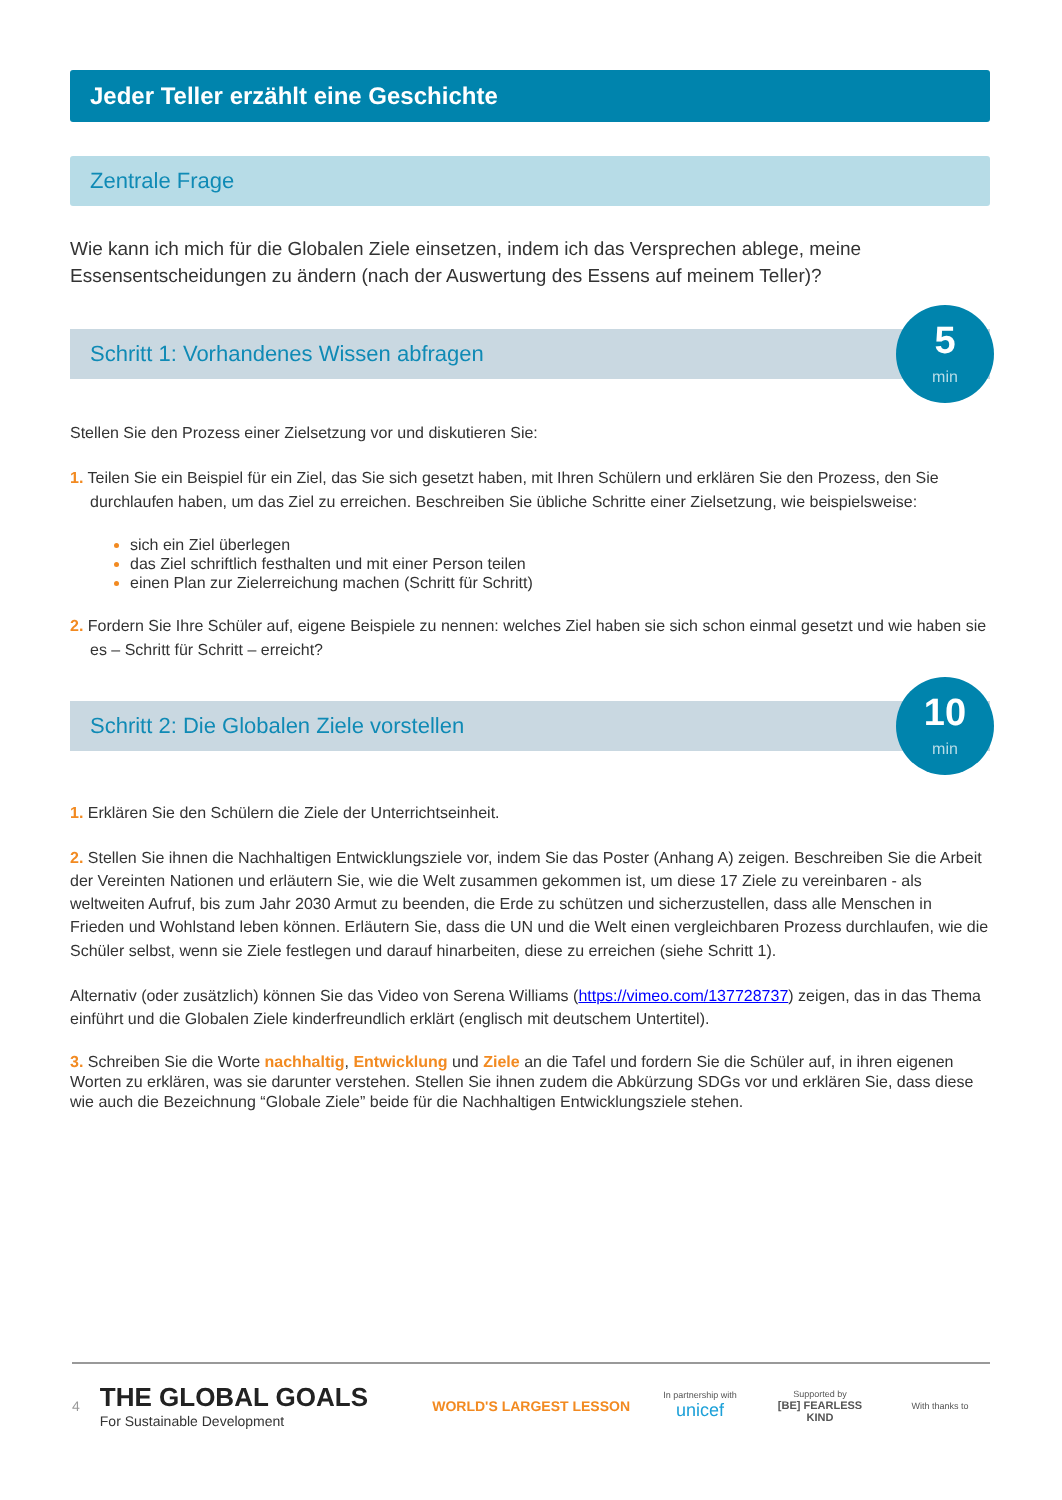Jeder Teller erzählt eine Geschichte
Zentrale Frage
Wie kann ich mich für die Globalen Ziele einsetzen, indem ich das Versprechen ablege, meine Essensentscheidungen zu ändern (nach der Auswertung des Essens auf meinem Teller)?
Schritt 1: Vorhandenes Wissen abfragen
5
min
Stellen Sie den Prozess einer Zielsetzung vor und diskutieren Sie:
1. Teilen Sie ein Beispiel für ein Ziel, das Sie sich gesetzt haben, mit Ihren Schülern und erklären Sie den Prozess, den Sie durchlaufen haben, um das Ziel zu erreichen. Beschreiben Sie übliche Schritte einer Zielsetzung, wie beispielsweise:
sich ein Ziel überlegen
das Ziel schriftlich festhalten und mit einer Person teilen
einen Plan zur Zielerreichung machen (Schritt für Schritt)
2. Fordern Sie Ihre Schüler auf, eigene Beispiele zu nennen: welches Ziel haben sie sich schon einmal gesetzt und wie haben sie es – Schritt für Schritt – erreicht?
Schritt 2: Die Globalen Ziele vorstellen
10
min
1. Erklären Sie den Schülern die Ziele der Unterrichtseinheit.
2. Stellen Sie ihnen die Nachhaltigen Entwicklungsziele vor, indem Sie das Poster (Anhang A) zeigen. Beschreiben Sie die Arbeit der Vereinten Nationen und erläutern Sie, wie die Welt zusammen gekommen ist, um diese 17 Ziele zu vereinbaren - als weltweiten Aufruf, bis zum Jahr 2030 Armut zu beenden, die Erde zu schützen und sicherzustellen, dass alle Menschen in Frieden und Wohlstand leben können. Erläutern Sie, dass die UN und die Welt einen vergleichbaren Prozess durchlaufen, wie die Schüler selbst, wenn sie Ziele festlegen und darauf hinarbeiten, diese zu erreichen (siehe Schritt 1).
Alternativ (oder zusätzlich) können Sie das Video von Serena Williams (https://vimeo.com/137728737) zeigen, das in das Thema einführt und die Globalen Ziele kinderfreundlich erklärt (englisch mit deutschem Untertitel).
3. Schreiben Sie die Worte nachhaltig, Entwicklung und Ziele an die Tafel und fordern Sie die Schüler auf, in ihren eigenen Worten zu erklären, was sie darunter verstehen. Stellen Sie ihnen zudem die Abkürzung SDGs vor und erklären Sie, dass diese wie auch die Bezeichnung “Globale Ziele” beide für die Nachhaltigen Entwicklungsziele stehen.
4
THE GLOBAL GOALS
For Sustainable Development
WORLD'S LARGEST LESSON
In partnership with
unicef
Supported by
[BE] FEARLESS KIND
With thanks to